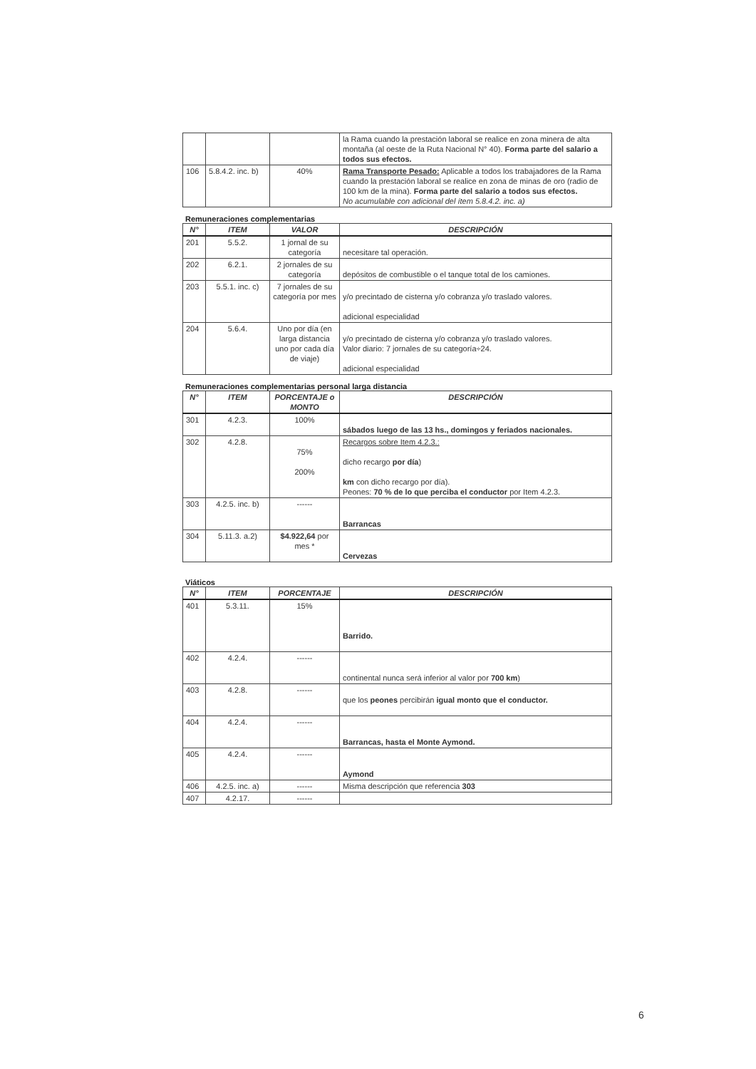| | | | la Rama cuando la prestación laboral se realice en zona minera de alta montaña (al oeste de la Ruta Nacional N° 40). Forma parte del salario a todos sus efectos. |
| 106 | 5.8.4.2. inc. b) | 40% | Rama Transporte Pesado: Aplicable a todos los trabajadores de la Rama cuando la prestación laboral se realice en zona de minas de oro (radio de 100 km de la mina). Forma parte del salario a todos sus efectos. No acumulable con adicional del ítem 5.8.4.2. inc. a) |
Remuneraciones complementarias
| N° | ITEM | VALOR | DESCRIPCIÓN |
| --- | --- | --- | --- |
| 201 | 5.5.2. | 1 jornal de su categoría | necesitare tal operación. |
| 202 | 6.2.1. | 2 jornales de su categoría | depósitos de combustible o el tanque total de los camiones. |
| 203 | 5.5.1. inc. c) | 7 jornales de su categoría por mes | y/o precintado de cisterna y/o cobranza y/o traslado valores. adicional especialidad |
| 204 | 5.6.4. | Uno por día (en larga distancia uno por cada día de viaje) | y/o precintado de cisterna y/o cobranza y/o traslado valores. Valor diario: 7 jornales de su categoría÷24. adicional especialidad |
Remuneraciones complementarias personal larga distancia
| N° | ITEM | PORCENTAJE o MONTO | DESCRIPCIÓN |
| --- | --- | --- | --- |
| 301 | 4.2.3. | 100% | sábados luego de las 13 hs., domingos y feriados nacionales. |
| 302 | 4.2.8. | 75% 200% | Recargos sobre Item 4.2.3.: dicho recargo por día ) km con dicho recargo por día). Peones: 70 % de lo que perciba el conductor por Item 4.2.3. |
| 303 | 4.2.5. inc. b) | ------ | Barrancas |
| 304 | 5.11.3. a.2) | $4.922,64 por mes * | Cervezas |
Viáticos
| N° | ITEM | PORCENTAJE | DESCRIPCIÓN |
| --- | --- | --- | --- |
| 401 | 5.3.11. | 15% | Barrido. |
| 402 | 4.2.4. | ------ | continental nunca será inferior al valor por 700 km ) |
| 403 | 4.2.8. | ------ | que los peones percibirán igual monto que el conductor. |
| 404 | 4.2.4. | ------ | Barrancas, hasta el Monte Aymond. |
| 405 | 4.2.4. | ------ | Aymond |
| 406 | 4.2.5. inc. a) | ------ | Misma descripción que referencia 303 |
| 407 | 4.2.17. | ------ | |
6